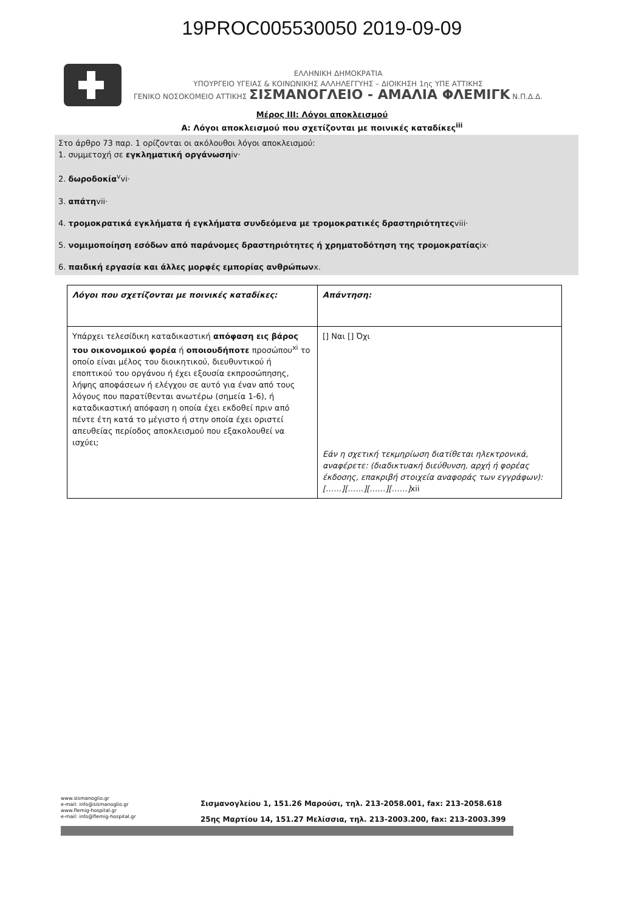19PROC005530050 2019-09-09
ΕΛΛΗΝΙΚΗ ΔΗΜΟΚΡΑΤΙΑ
ΥΠΟΥΡΓΕΙΟ ΥΓΕΙΑΣ & ΚΟΙΝΩΝΙΚΗΣ ΑΛΛΗΛΕΓΓΥΗΣ – ΔΙΟΙΚΗΣΗ 1ης ΥΠΕ ΑΤΤΙΚΗΣ
ΓΕΝΙΚΟ ΝΟΣΟΚΟΜΕΙΟ ΑΤΤΙΚΗΣ ΣΙΣΜΑΝΟΓΛΕΙΟ - ΑΜΑΛΙΑ ΦΛΕΜΙΓΚ Ν.Π.Δ.Δ.
Μέρος ΙΙΙ: Λόγοι αποκλεισμού
Α: Λόγοι αποκλεισμού που σχετίζονται με ποινικές καταδίκες<sup>iii</sup>
Στο άρθρο 73 παρ. 1 ορίζονται οι ακόλουθοι λόγοι αποκλεισμού:
1. συμμετοχή σε εγκληματική οργάνωσηiv·
2. δωροδοκία<sup>v</sup>vi·
3. απάτηvii·
4. τρομοκρατικά εγκλήματα ή εγκλήματα συνδεόμενα με τρομοκρατικές δραστηριότητεςviii·
5. νομιμοποίηση εσόδων από παράνομες δραστηριότητες ή χρηματοδότηση της τρομοκρατίαςix·
6. παιδική εργασία και άλλες μορφές εμπορίας ανθρώπωνx.
| Λόγοι που σχετίζονται με ποινικές καταδίκες: | Απάντηση: |
| Υπάρχει τελεσίδικη καταδικαστική απόφαση εις βάρος του οικονομικού φορέα ή οποιουδήποτε προσώπου<sup>xi</sup> το οποίο είναι μέλος του διοικητικού, διευθυντικού ή εποπτικού του οργάνου ή έχει εξουσία εκπροσώπησης, λήψης αποφάσεων ή ελέγχου σε αυτό για έναν από τους λόγους που παρατίθενται ανωτέρω (σημεία 1-6), ή καταδικαστική απόφαση η οποία έχει εκδοθεί πριν από πέντε έτη κατά το μέγιστο ή στην οποία έχει οριστεί απευθείας περίοδος αποκλεισμού που εξακολουθεί να ισχύει; | [] Ναι [] Όχι Εάν η σχετική τεκμηρίωση διατίθεται ηλεκτρονικά, αναφέρετε: (διαδικτυακή διεύθυνση, αρχή ή φορέας έκδοσης, επακριβή στοιχεία αναφοράς των εγγράφων): [……][……][……][……] xii |
www.sismanoglio.gr
e-mail: info@sismanoglio.gr
www.flemig-hospital.gr
e-mail: info@flemig-hospital.gr
Σισμανογλείου 1, 151.26 Μαρούσι, τηλ. 213-2058.001, fax: 213-2058.618
25ης Μαρτίου 14, 151.27 Μελίσσια, τηλ. 213-2003.200, fax: 213-2003.399